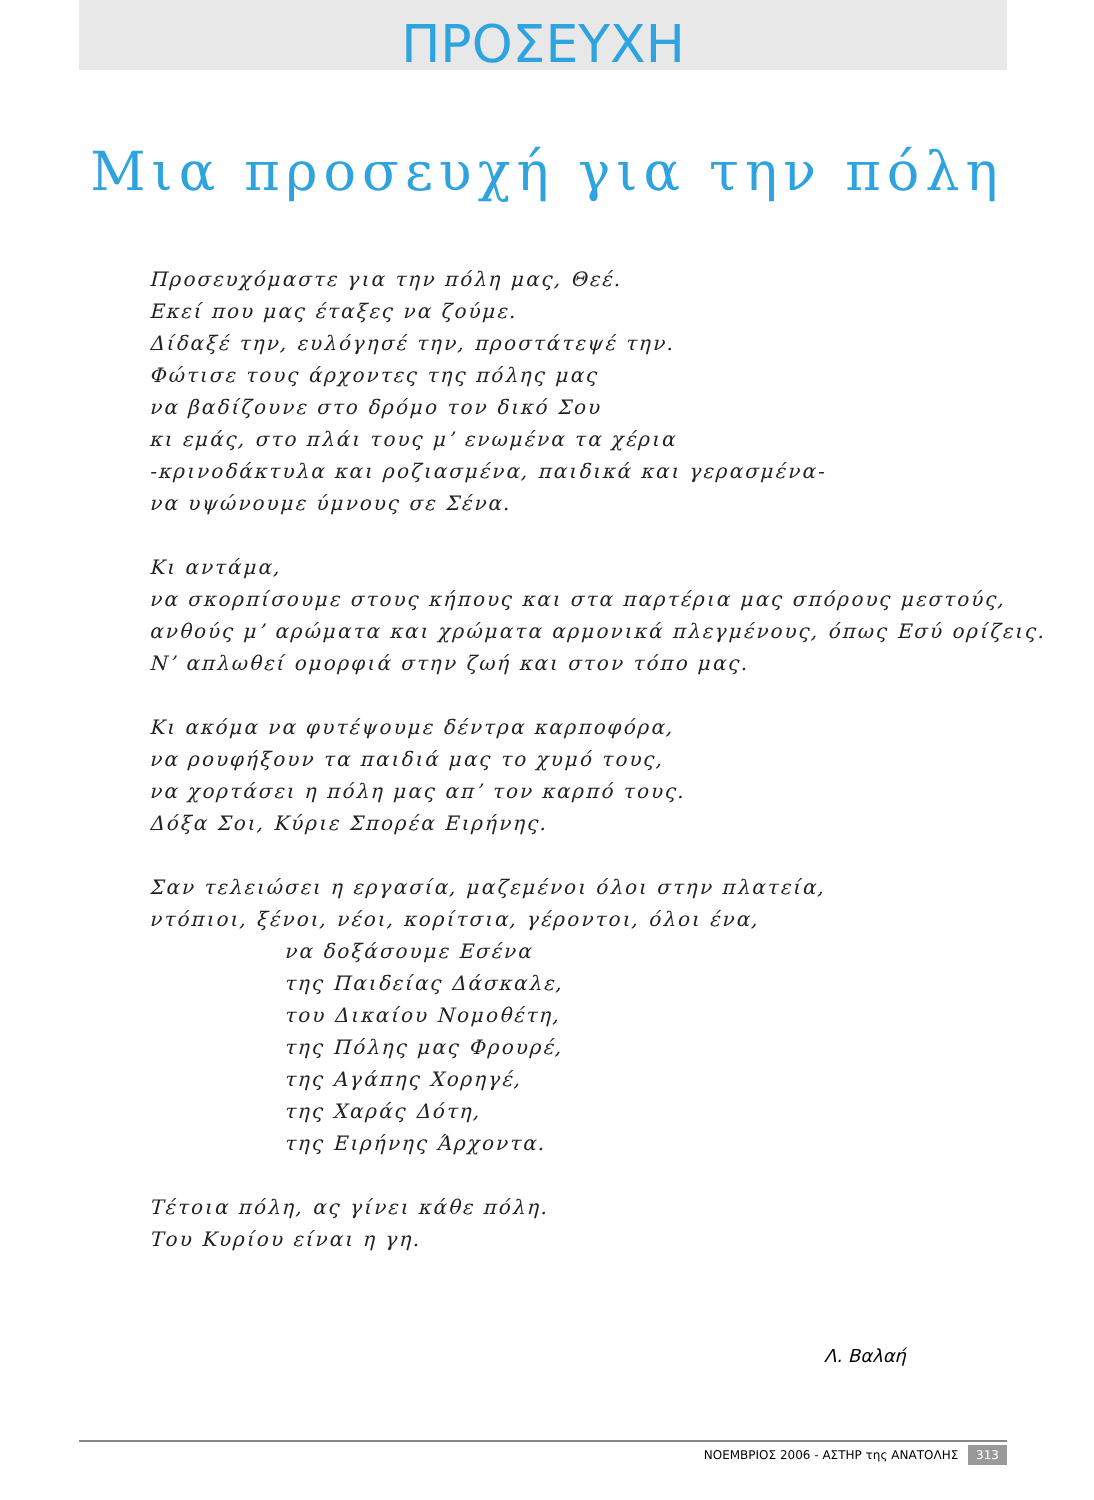ΠΡΟΣΕΥΧΗ
Μια προσευχή για την πόλη
Προσευχόμαστε για την πόλη μας, Θεέ.
Εκεί που μας έταξες να ζούμε.
Δίδαξέ την, ευλόγησέ την, προστάτεψέ την.
Φώτισε τους άρχοντες της πόλης μας
να βαδίζουνε στο δρόμο τον δικό Σου
κι εμάς, στο πλάι τους μ’ ενωμένα τα χέρια
-κρινοδάκτυλα και ροζιασμένα, παιδικά και γερασμένα-
να υψώνουμε ύμνους σε Σένα.
Κι αντάμα,
να σκορπίσουμε στους κήπους και στα παρτέρια μας σπόρους μεστούς,
ανθούς μ’ αρώματα και χρώματα αρμονικά πλεγμένους, όπως Εσύ ορίζεις.
Ν’ απλωθεί ομορφιά στην ζωή και στον τόπο μας.
Κι ακόμα να φυτέψουμε δέντρα καρποφόρα,
να ρουφήξουν τα παιδιά μας το χυμό τους,
να χορτάσει η πόλη μας απ’ τον καρπό τους.
Δόξα Σοι, Κύριε Σπορέα Ειρήνης.
Σαν τελειώσει η εργασία, μαζεμένοι όλοι στην πλατεία,
ντόπιοι, ξένοι, νέοι, κορίτσια, γέροντοι, όλοι ένα,
να δοξάσουμε Εσένα
της Παιδείας Δάσκαλε,
του Δικαίου Νομοθέτη,
της Πόλης μας Φρουρέ,
της Αγάπης Χορηγέ,
της Χαράς Δότη,
της Ειρήνης Άρχοντα.
Τέτοια πόλη, ας γίνει κάθε πόλη.
Του Κυρίου είναι η γη.
Λ. Βαλαή
ΝΟΕΜΒΡΙΟΣ 2006 - ΑΣΤΗΡ της ΑΝΑΤΟΛΗΣ 313